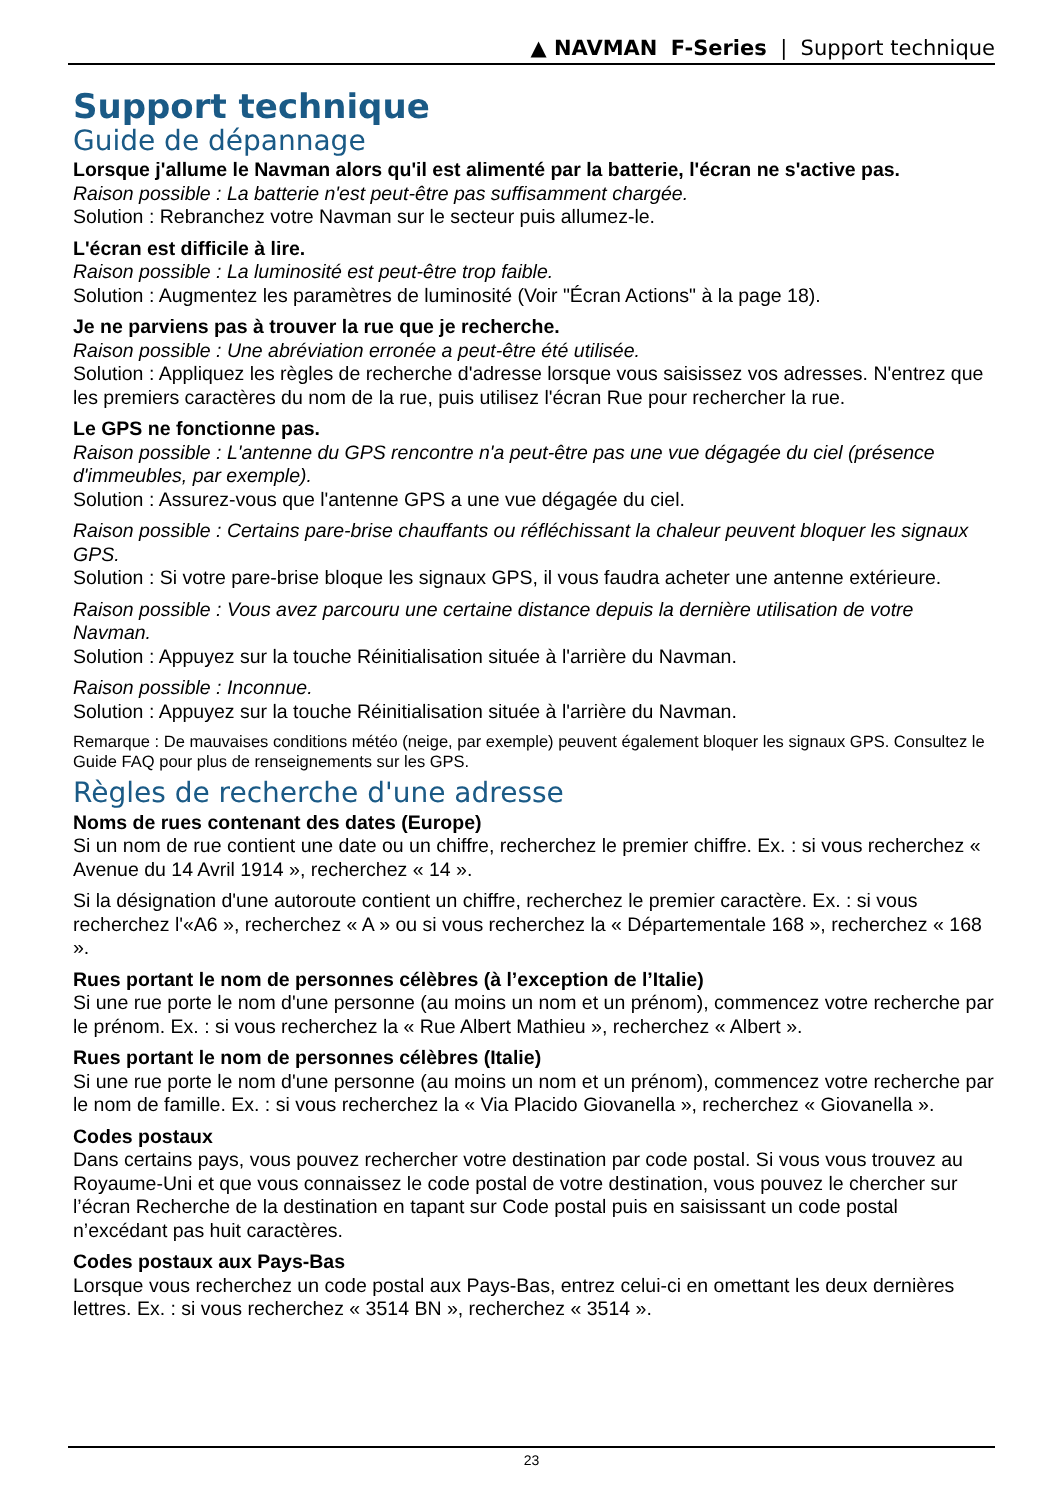▲ NAVMAN F-Series | Support technique
Support technique
Guide de dépannage
Lorsque j'allume le Navman alors qu'il est alimenté par la batterie, l'écran ne s'active pas.
Raison possible : La batterie n'est peut-être pas suffisamment chargée.
Solution : Rebranchez votre Navman sur le secteur puis allumez-le.
L'écran est difficile à lire.
Raison possible : La luminosité est peut-être trop faible.
Solution : Augmentez les paramètres de luminosité (Voir "Écran Actions" à la page 18).
Je ne parviens pas à trouver la rue que je recherche.
Raison possible : Une abréviation erronée a peut-être été utilisée.
Solution : Appliquez les règles de recherche d'adresse lorsque vous saisissez vos adresses. N'entrez que les premiers caractères du nom de la rue, puis utilisez l'écran Rue pour rechercher la rue.
Le GPS ne fonctionne pas.
Raison possible : L'antenne du GPS rencontre n'a peut-être pas une vue dégagée du ciel (présence d'immeubles, par exemple).
Solution : Assurez-vous que l'antenne GPS a une vue dégagée du ciel.
Raison possible : Certains pare-brise chauffants ou réfléchissant la chaleur peuvent bloquer les signaux GPS.
Solution : Si votre pare-brise bloque les signaux GPS, il vous faudra acheter une antenne extérieure.
Raison possible : Vous avez parcouru une certaine distance depuis la dernière utilisation de votre Navman.
Solution : Appuyez sur la touche Réinitialisation située à l'arrière du Navman.
Raison possible : Inconnue.
Solution : Appuyez sur la touche Réinitialisation située à l'arrière du Navman.
Remarque : De mauvaises conditions météo (neige, par exemple) peuvent également bloquer les signaux GPS. Consultez le Guide FAQ pour plus de renseignements sur les GPS.
Règles de recherche d'une adresse
Noms de rues contenant des dates (Europe)
Si un nom de rue contient une date ou un chiffre, recherchez le premier chiffre. Ex. : si vous recherchez « Avenue du 14 Avril 1914 », recherchez « 14 ».
Si la désignation d'une autoroute contient un chiffre, recherchez le premier caractère. Ex. : si vous recherchez l'«A6 », recherchez « A » ou si vous recherchez la « Départementale 168 », recherchez « 168 ».
Rues portant le nom de personnes célèbres (à l’exception de l’Italie)
Si une rue porte le nom d'une personne (au moins un nom et un prénom), commencez votre recherche par le prénom. Ex. : si vous recherchez la « Rue Albert Mathieu », recherchez « Albert ».
Rues portant le nom de personnes célèbres (Italie)
Si une rue porte le nom d'une personne (au moins un nom et un prénom), commencez votre recherche par le nom de famille. Ex. : si vous recherchez la « Via Placido Giovanella », recherchez « Giovanella ».
Codes postaux
Dans certains pays, vous pouvez rechercher votre destination par code postal. Si vous vous trouvez au Royaume-Uni et que vous connaissez le code postal de votre destination, vous pouvez le chercher sur l’écran Recherche de la destination en tapant sur Code postal puis en saisissant un code postal n’excédant pas huit caractères.
Codes postaux aux Pays-Bas
Lorsque vous recherchez un code postal aux Pays-Bas, entrez celui-ci en omettant les deux dernières lettres. Ex. : si vous recherchez « 3514 BN », recherchez « 3514 ».
23